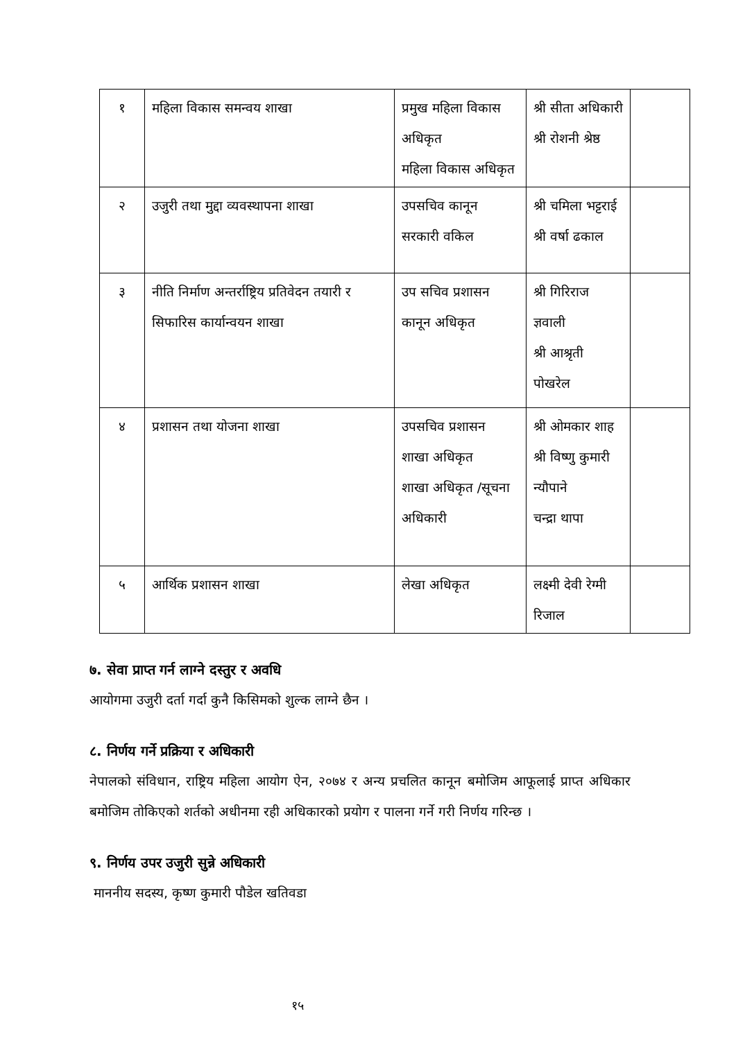| १ | महिला विकास समन्वय शाखा | प्रमुख महिला विकास अधिकृत महिला विकास अधिकृत | श्री सीता अधिकारी श्री रोशनी श्रेष्ठ | |
| २ | उजुरी तथा मुद्दा व्यवस्थापना शाखा | उपसचिव कानून सरकारी वकिल | श्री चमिला भट्टराई श्री वर्षा ढकाल | |
| ३ | नीति निर्माण अन्तर्राष्ट्रिय प्रतिवेदन तयारी र सिफारिस कार्यान्वयन शाखा | उप सचिव प्रशासन कानून अधिकृत | श्री गिरिराज ज्ञवाली श्री आश्रृती पोखरेल | |
| ४ | प्रशासन तथा योजना शाखा | उपसचिव प्रशासन शाखा अधिकृत शाखा अधिकृत /सूचना अधिकारी | श्री ओमकार शाह श्री विष्णु कुमारी न्यौपाने चन्द्रा थापा | |
| ५ | आर्थिक प्रशासन शाखा | लेखा अधिकृत | लक्ष्मी देवी रेग्मी रिजाल | |
७. सेवा प्राप्त गर्न लाग्ने दस्तुर र अवधि
आयोगमा उजुरी दर्ता गर्दा कुनै किसिमको शुल्क लाग्ने छैन ।
८. निर्णय गर्ने प्रक्रिया र अधिकारी
नेपालको संविधान, राष्ट्रिय महिला आयोग ऐन, २०७४ र अन्य प्रचलित कानून बमोजिम आफूलाई प्राप्त अधिकार बमोजिम तोकिएको शर्तको अधीनमा रही अधिकारको प्रयोग र पालना गर्ने गरी निर्णय गरिन्छ ।
९. निर्णय उपर उजुरी सुन्ने अधिकारी
माननीय सदस्य, कृष्ण कुमारी पौडेल खतिवडा
१५